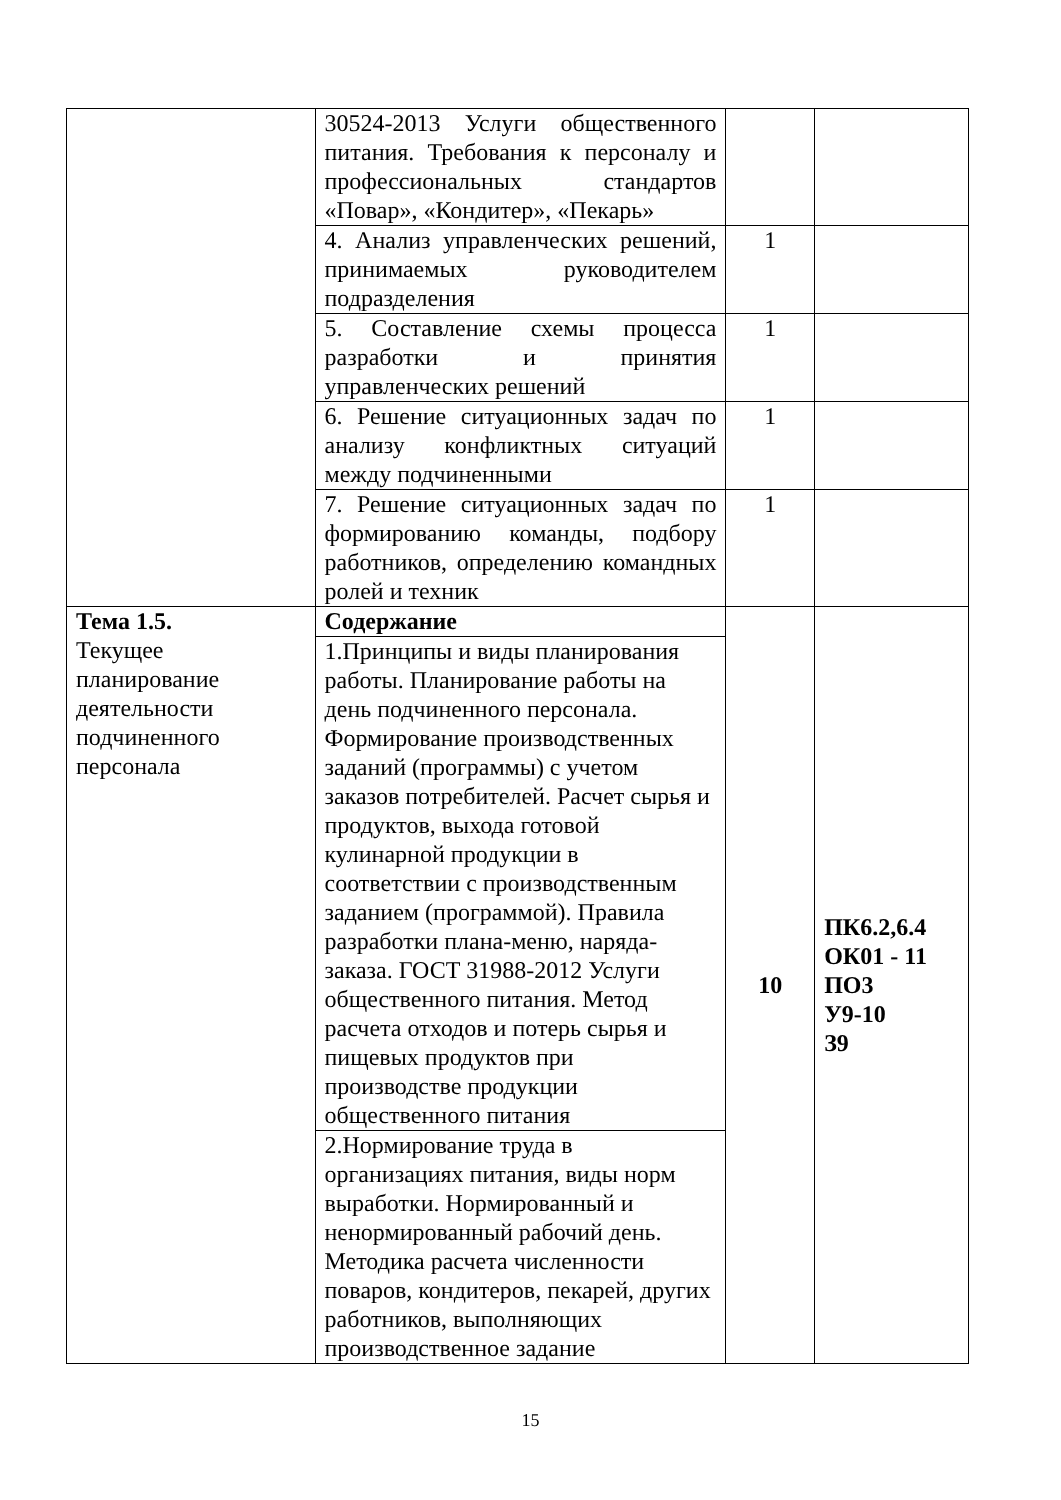| | 30524-2013 Услуги общественного питания. Требования к персоналу и профессиональных стандартов «Повар», «Кондитер», «Пекарь» | | |
| | 4. Анализ управленческих решений, принимаемых руководителем подразделения | 1 | |
| | 5. Составление схемы процесса разработки и принятия управленческих решений | 1 | |
| | 6. Решение ситуационных задач по анализу конфликтных ситуаций между подчиненными | 1 | |
| | 7. Решение ситуационных задач по формированию команды, подбору работников, определению командных ролей и техник | 1 | |
| Тема 1.5. Текущее планирование деятельности подчиненного персонала | Содержание | 10 | ПК6.2,6.4 ОК01 - 11 ПО3 У9-10 З9 |
| | 1.Принципы и виды планирования работы. Планирование работы на день подчиненного персонала. Формирование производственных заданий (программы) с учетом заказов потребителей. Расчет сырья и продуктов, выхода готовой кулинарной продукции в соответствии с производственным заданием (программой). Правила разработки плана-меню, наряда-заказа. ГОСТ 31988-2012 Услуги общественного питания. Метод расчета отходов и потерь сырья и пищевых продуктов при производстве продукции общественного питания | | |
| | 2.Нормирование труда в организациях питания, виды норм выработки. Нормированный и ненормированный рабочий день. Методика расчета численности поваров, кондитеров, пекарей, других работников, выполняющих производственное задание | | |
15